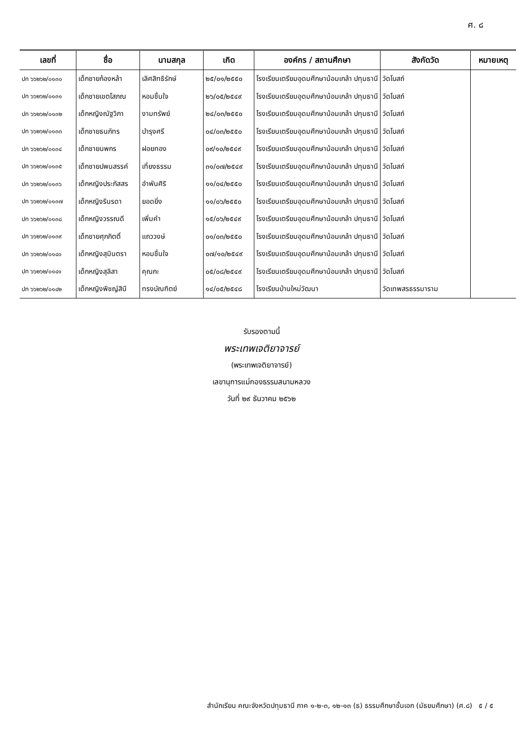ศ. ๘
| เลขที่ | ชื่อ | นามสกุล | เกิด | องค์กร / สถานศึกษา | สังกัดวัด | หมายเหตุ |
| --- | --- | --- | --- | --- | --- | --- |
| ปท ๖๖๒๖๒/๐๑๓๐ | เด็กชายก้องหล้า | เลิศสิทธิรักษ์ | ๒๕/๐๑/๒๕๕๐ | โรงเรียนเตรียมอุดมศึกษาน้อมเกล้า ปทุมธานี | วัดโบสถ์ | |
| ปท ๖๖๒๖๒/๐๑๓๑ | เด็กชายเขตโสภณ | หอมชื่นใจ | ๒๖/๐๕/๒๕๔๙ | โรงเรียนเตรียมอุดมศึกษาน้อมเกล้า ปทุมธานี | วัดโบสถ์ | |
| ปท ๖๖๒๖๒/๐๑๓๒ | เด็กหญิงณัฐวิภา | งามทรัพย์ | ๒๔/๐๓/๒๕๕๐ | โรงเรียนเตรียมอุดมศึกษาน้อมเกล้า ปทุมธานี | วัดโบสถ์ | |
| ปท ๖๖๒๖๒/๐๑๓๓ | เด็กชายธนภัทร | บำรุงศรี | ๐๔/๐๓/๒๕๕๐ | โรงเรียนเตรียมอุดมศึกษาน้อมเกล้า ปทุมธานี | วัดโบสถ์ | |
| ปท ๖๖๒๖๒/๐๑๓๔ | เด็กชายนพกร | ฝอยทอง | ๐๙/๑๐/๒๕๔๙ | โรงเรียนเตรียมอุดมศึกษาน้อมเกล้า ปทุมธานี | วัดโบสถ์ | |
| ปท ๖๖๒๖๒/๐๑๓๕ | เด็กชายปพนสรรค์ | เที่ยงธรรม | ๓๑/๐๗/๒๕๔๙ | โรงเรียนเตรียมอุดมศึกษาน้อมเกล้า ปทุมธานี | วัดโบสถ์ | |
| ปท ๖๖๒๖๒/๐๑๓๖ | เด็กหญิงประภัสสร | อำพันศิริ | ๑๑/๐๔/๒๕๕๐ | โรงเรียนเตรียมอุดมศึกษาน้อมเกล้า ปทุมธานี | วัดโบสถ์ | |
| ปท ๖๖๒๖๒/๐๑๓๗ | เด็กหญิงรินรดา | ยอดยิ่ง | ๑๑/๐๖/๒๕๕๐ | โรงเรียนเตรียมอุดมศึกษาน้อมเกล้า ปทุมธานี | วัดโบสถ์ | |
| ปท ๖๖๒๖๒/๐๑๓๘ | เด็กหญิงวรรณดี | เพิ่มคำ | ๑๕/๐๖/๒๕๔๙ | โรงเรียนเตรียมอุดมศึกษาน้อมเกล้า ปทุมธานี | วัดโบสถ์ | |
| ปท ๖๖๒๖๒/๐๑๓๙ | เด็กชายศุภกิตติ์ | แถววงษ์ | ๐๑/๐๓/๒๕๕๐ | โรงเรียนเตรียมอุดมศึกษาน้อมเกล้า ปทุมธานี | วัดโบสถ์ | |
| ปท ๖๖๒๖๒/๐๑๔๐ | เด็กหญิงสุมินตรา | หอมชื่นใจ | ๐๗/๑๐/๒๕๔๙ | โรงเรียนเตรียมอุดมศึกษาน้อมเกล้า ปทุมธานี | วัดโบสถ์ | |
| ปท ๖๖๒๖๒/๐๑๔๑ | เด็กหญิงสุลิสา | คุณกะ | ๐๕/๐๘/๒๕๔๙ | โรงเรียนเตรียมอุดมศึกษาน้อมเกล้า ปทุมธานี | วัดโบสถ์ | |
| ปท ๖๖๒๖๒/๐๑๔๒ | เด็กหญิงพิชญ์สินี | ทรงบัณฑิตย์ | ๑๔/๐๕/๒๕๔๘ | โรงเรียนบ้านใหม่วัฒนา | วัดเทพสรธรรมาราม | |
รับรองตามนี้
พระเทพเจติยาจารย์
(พระเทพเจติยาจารย์)
เลขานุการแม่กองธรรมสนามหลวง
วันที่ ๒๙ ธันวาคม ๒๕๖๒
สำนักเรียน คณะจังหวัดปทุมธานี ภาค ๑-๒-๓, ๑๒-๑๓ (ธ) ธรรมศึกษาชั้นเอก (มัธยมศึกษา) (ศ.๘) ๕ / ๕